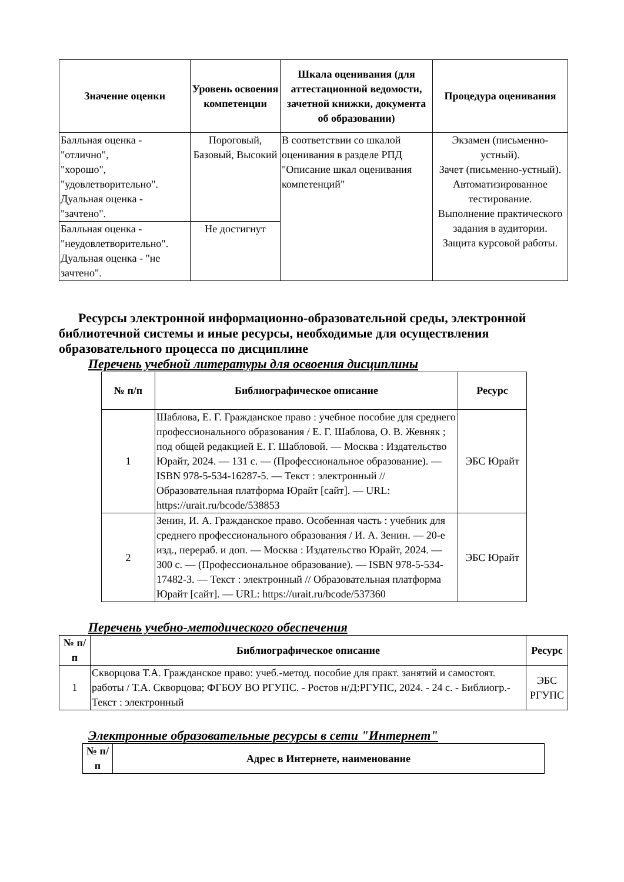| Значение оценки | Уровень освоения компетенции | Шкала оценивания (для аттестационной ведомости, зачетной книжки, документа об образовании) | Процедура оценивания |
| --- | --- | --- | --- |
| Балльная оценка - "отлично", "хорошо", "удовлетворительно". Дуальная оценка - "зачтено". | Пороговый, Базовый, Высокий | В соответствии со шкалой оценивания в разделе РПД "Описание шкал оценивания компетенций" | Экзамен (письменно-устный). Зачет (письменно-устный). Автоматизированное тестирование. Выполнение практического задания в аудитории. Защита курсовой работы. |
| Балльная оценка - "неудовлетворительно". Дуальная оценка - "не зачтено". | Не достигнут | | |
Ресурсы электронной информационно-образовательной среды, электронной библиотечной системы и иные ресурсы, необходимые для осуществления образовательного процесса по дисциплине
Перечень учебной литературы для освоения дисциплины
| № п/п | Библиографическое описание | Ресурс |
| --- | --- | --- |
| 1 | Шаблова, Е. Г. Гражданское право : учебное пособие для среднего профессионального образования / Е. Г. Шаблова, О. В. Жевняк ; под общей редакцией Е. Г. Шабловой. — Москва : Издательство Юрайт, 2024. — 131 с. — (Профессиональное образование). — ISBN 978-5-534-16287-5. — Текст : электронный // Образовательная платформа Юрайт [сайт]. — URL: https://urait.ru/bcode/538853 | ЭБС Юрайт |
| 2 | Зенин, И. А. Гражданское право. Особенная часть : учебник для среднего профессионального образования / И. А. Зенин. — 20-е изд., перераб. и доп. — Москва : Издательство Юрайт, 2024. — 300 с. — (Профессиональное образование). — ISBN 978-5-534-17482-3. — Текст : электронный // Образовательная платформа Юрайт [сайт]. — URL: https://urait.ru/bcode/537360 | ЭБС Юрайт |
Перечень учебно-методического обеспечения
| № п/п | Библиографическое описание | Ресурс |
| --- | --- | --- |
| 1 | Скворцова Т.А. Гражданское право: учеб.-метод. пособие для практ. занятий и самостоят. работы / Т.А. Скворцова; ФГБОУ ВО РГУПС. - Ростов н/Д:РГУПС, 2024. - 24 с. - Библиогр.- Текст : электронный | ЭБС РГУПС |
Электронные образовательные ресурсы в сети "Интернет"
| № п/п | Адрес в Интернете, наименование |
| --- | --- |